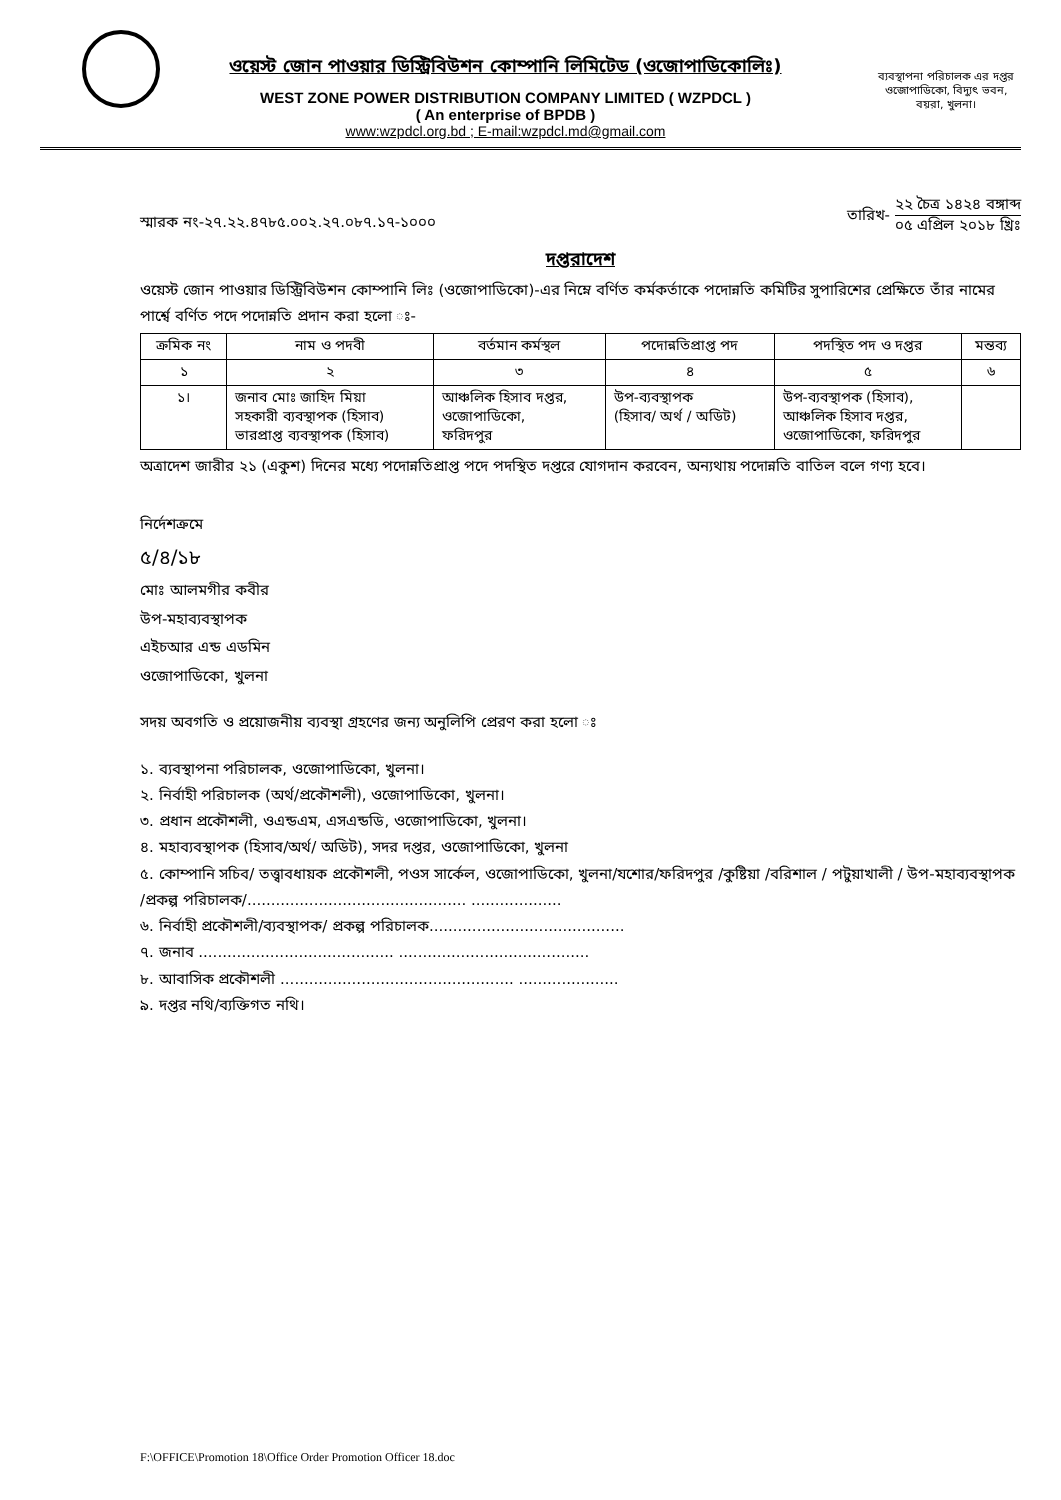ওয়েস্ট জোন পাওয়ার ডিস্ট্রিবিউশন কোম্পানি লিমিটেড (ওজোপাডিকোলিঃ)
WEST ZONE POWER DISTRIBUTION COMPANY LIMITED ( WZPDCL )
( An enterprise of BPDB )
www:wzpdcl.org.bd ; E-mail:wzpdcl.md@gmail.com
ব্যবস্থাপনা পরিচালক এর দপ্তর
ওজোপাডিকো, বিদ্যুৎ ভবন,
বয়রা, খুলনা।
স্মারক নং-২৭.২২.৪৭৮৫.০০২.২৭.০৮৭.১৭-১০০০
তারিখ- ২২ চৈত্র ১৪২৪ বঙ্গাব্দ ০৫ এপ্রিল ২০১৮ খ্রিঃ
দপ্তরাদেশ
ওয়েস্ট জোন পাওয়ার ডিস্ট্রিবিউশন কোম্পানি লিঃ (ওজোপাডিকো)-এর নিম্নে বর্ণিত কর্মকর্তাকে পদোন্নতি কমিটির সুপারিশের প্রেক্ষিতে তাঁর নামের পার্শ্বে বর্ণিত পদে পদোন্নতি প্রদান করা হলো ঃ-
| ক্রমিক নং | নাম ও পদবী | বর্তমান কর্মস্থল | পদোন্নতিপ্রাপ্ত পদ | পদস্থিত পদ ও দপ্তর | মন্তব্য |
| --- | --- | --- | --- | --- | --- |
| ১ | ২ | ৩ | ৪ | ৫ | ৬ |
| ১। | জনাব মোঃ জাহিদ মিয়া সহকারী ব্যবস্থাপক (হিসাব) ভারপ্রাপ্ত ব্যবস্থাপক (হিসাব) | আঞ্চলিক হিসাব দপ্তর, ওজোপাডিকো, ফরিদপুর | উপ-ব্যবস্থাপক (হিসাব/ অর্থ / অডিট) | উপ-ব্যবস্থাপক (হিসাব), আঞ্চলিক হিসাব দপ্তর, ওজোপাডিকো, ফরিদপুর | |
অত্রাদেশ জারীর ২১ (একুশ) দিনের মধ্যে পদোন্নতিপ্রাপ্ত পদে পদস্থিত দপ্তরে যোগদান করবেন, অন্যথায় পদোন্নতি বাতিল বলে গণ্য হবে।
নির্দেশক্রমে
৫/৪/১৮
মোঃ আলমগীর কবীর
উপ-মহাব্যবস্থাপক
এইচআর এন্ড এডমিন
ওজোপাডিকো, খুলনা
সদয় অবগতি ও প্রয়োজনীয় ব্যবস্থা গ্রহণের জন্য অনুলিপি প্রেরণ করা হলো ঃ
১. ব্যবস্থাপনা পরিচালক, ওজোপাডিকো, খুলনা।
২. নির্বাহী পরিচালক (অর্থ/প্রকৌশলী), ওজোপাডিকো, খুলনা।
৩. প্রধান প্রকৌশলী, ওএন্ডএম, এসএন্ডডি, ওজোপাডিকো, খুলনা।
৪. মহাব্যবস্থাপক (হিসাব/অর্থ/ অডিট), সদর দপ্তর, ওজোপাডিকো, খুলনা
৫. কোম্পানি সচিব/ তত্ত্বাবধায়ক প্রকৌশলী, পওস সার্কেল, ওজোপাডিকো, খুলনা/যশোর/ফরিদপুর /কুষ্টিয়া /বরিশাল / পটুয়াখালী / উপ-মহাব্যবস্থাপক /প্রকল্প পরিচালক/.............................................. ...................
৬. নির্বাহী প্রকৌশলী/ব্যবস্থাপক/ প্রকল্প পরিচালক.........................................
৭. জনাব ......................................... ........................................
৮. আবাসিক প্রকৌশলী ................................................. .....................
৯. দপ্তর নথি/ব্যক্তিগত নথি।
F:\OFFICE\Promotion 18\Office Order Promotion Officer 18.doc